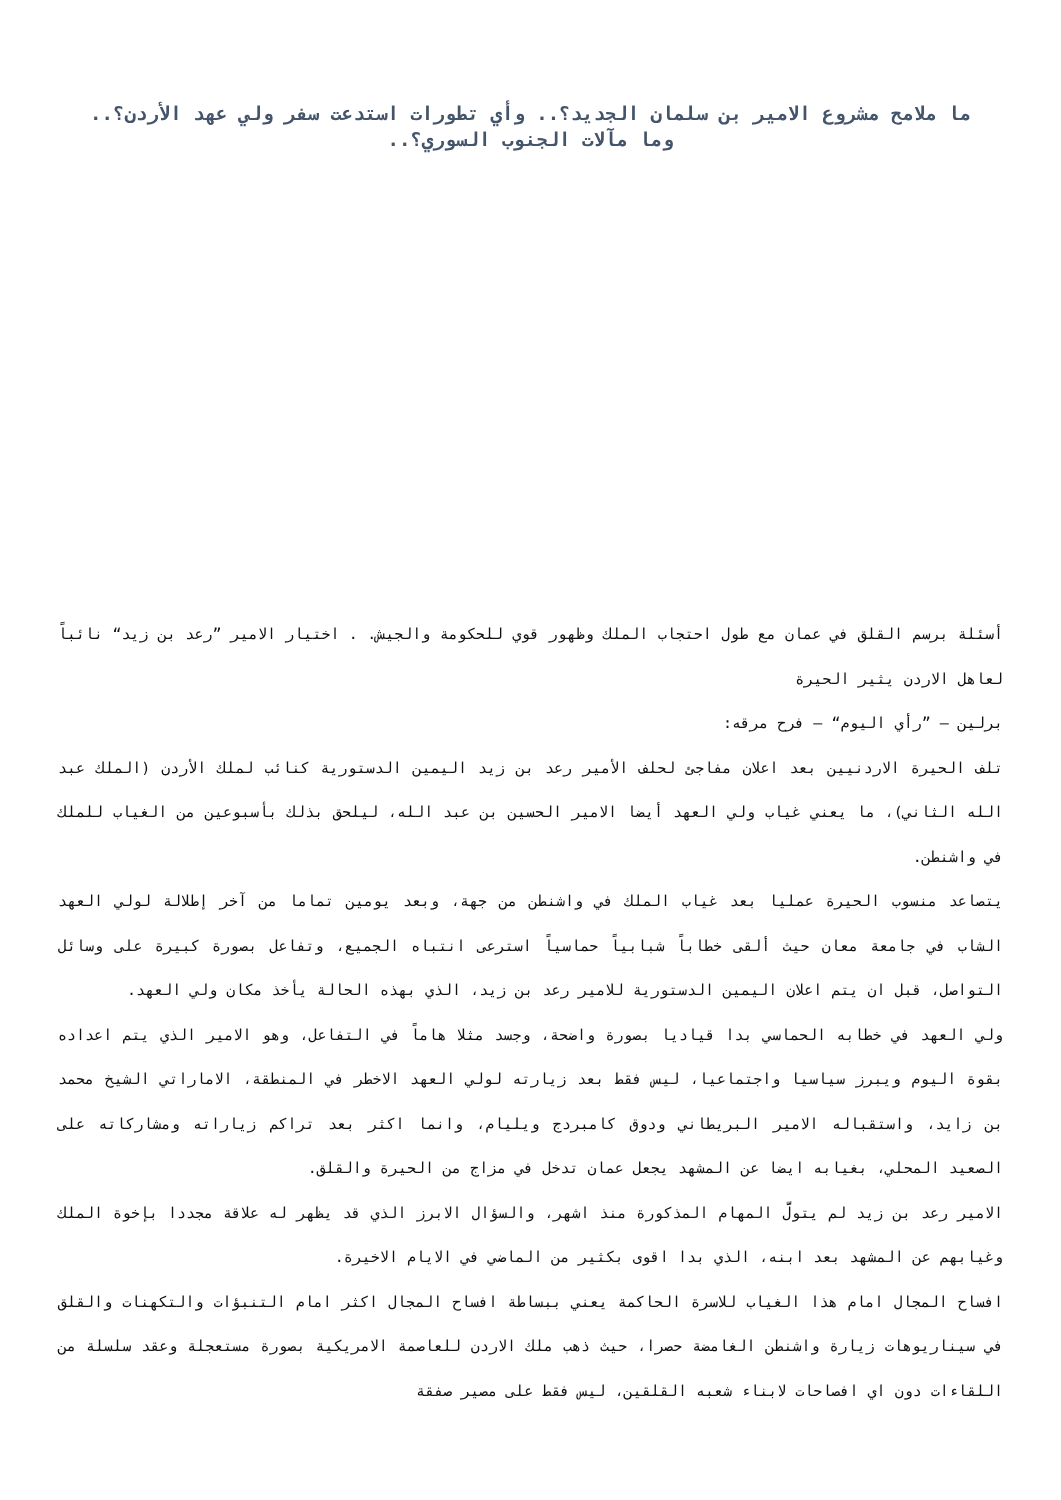ما ملامح مشروع الامير بن سلمان الجديد؟.. وأي تطورات استدعت سفر ولي عهد الأردن؟.. وما مآلات الجنوب السوري؟..
أسئلة برسم القلق في عمان مع طول احتجاب الملك وظهور قوي للحكومة والجيش. . اختيار الامير ”رعد بن زيد“ نائباً لعاهل الاردن يثير الحيرة
برلين – ”رأي اليوم“ – فرح مرقه:
تلف الحيرة الاردنيين بعد اعلان مفاجئ لحلف الأمير رعد بن زيد اليمين الدستورية كنائب لملك الأردن (الملك عبد الله الثاني)، ما يعني غياب ولي العهد أيضا الامير الحسين بن عبد الله، ليلحق بذلك بأسبوعين من الغياب للملك في واشنطن.
يتصاعد منسوب الحيرة عمليا بعد غياب الملك في واشنطن من جهة، وبعد يومين تماما من آخر إطلالة لولي العهد الشاب في جامعة معان حيث ألقى خطاباً شبابياً حماسياً استرعى انتباه الجميع، وتفاعل بصورة كبيرة على وسائل التواصل، قبل ان يتم اعلان اليمين الدستورية للامير رعد بن زيد، الذي بهذه الحالة يأخذ مكان ولي العهد.
ولي العهد في خطابه الحماسي بدا قياديا بصورة واضحة، وجسد مثلا هاماً في التفاعل، وهو الامير الذي يتم اعداده بقوة اليوم ويبرز سياسيا واجتماعيا، ليس فقط بعد زيارته لولي العهد الاخطر في المنطقة، الاماراتي الشيخ محمد بن زايد، واستقباله الامير البريطاني ودوق كامبردج ويليام، وانما اكثر بعد تراكم زياراته ومشاركاته على الصعيد المحلي، بغيابه ايضا عن المشهد يجعل عمان تدخل في مزاج من الحيرة والقلق.
الامير رعد بن زيد لم يتولَّ المهام المذكورة منذ اشهر، والسؤال الابرز الذي قد يظهر له علاقة مجددا بإخوة الملك وغيابهم عن المشهد بعد ابنه، الذي بدا اقوى بكثير من الماضي في الايام الاخيرة.
افساح المجال امام هذا الغياب للاسرة الحاكمة يعني ببساطة افساح المجال اكثر امام التنبؤات والتكهنات والقلق في سيناريوهات زيارة واشنطن الغامضة حصرا، حيث ذهب ملك الاردن للعاصمة الامريكية بصورة مستعجلة وعقد سلسلة من اللقاءات دون اي افصاحات لابناء شعبه القلقين، ليس فقط على مصير صفقة